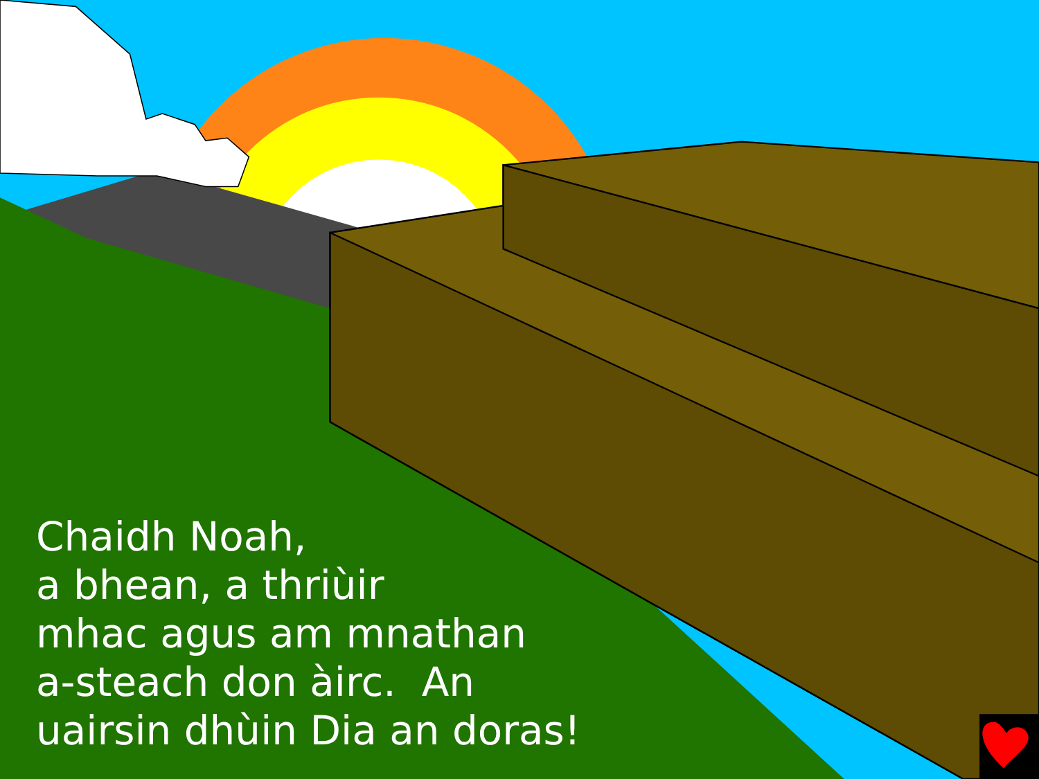Chaidh Noah,
a bhean, a thriùir
mhac agus am mnathan
a-steach don àirc. An
uairsin dhùin Dia an doras!